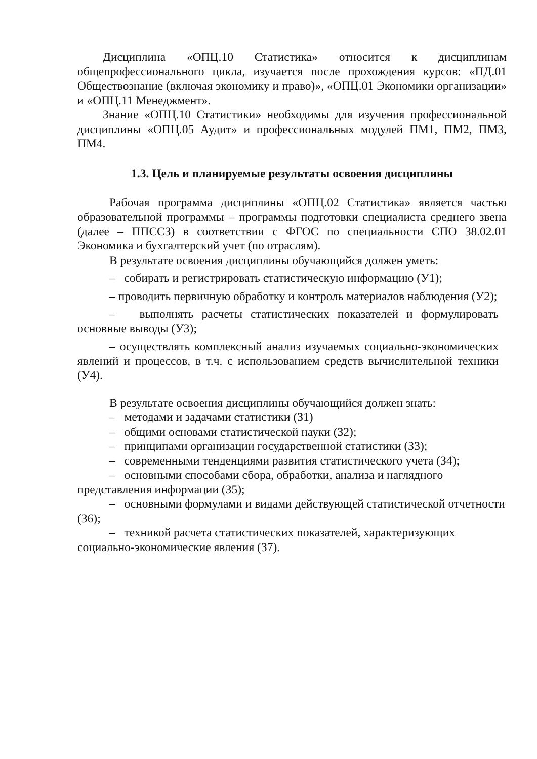Дисциплина «ОПЦ.10 Статистика» относится к дисциплинам общепрофессионального цикла, изучается после прохождения курсов: «ПД.01 Обществознание (включая экономику и право)», «ОПЦ.01 Экономики организации» и «ОПЦ.11 Менеджмент».
Знание «ОПЦ.10 Статистики» необходимы для изучения профессиональной дисциплины «ОПЦ.05 Аудит» и профессиональных модулей ПМ1, ПМ2, ПМ3, ПМ4.
1.3. Цель и планируемые результаты освоения дисциплины
Рабочая программа дисциплины «ОПЦ.02 Статистика» является частью образовательной программы – программы подготовки специалиста среднего звена (далее – ППССЗ) в соответствии с ФГОС по специальности СПО 38.02.01 Экономика и бухгалтерский учет (по отраслям).
В результате освоения дисциплины обучающийся должен уметь:
– собирать и регистрировать статистическую информацию (У1);
– проводить первичную обработку и контроль материалов наблюдения (У2);
– выполнять расчеты статистических показателей и формулировать основные выводы (У3);
– осуществлять комплексный анализ изучаемых социально-экономических явлений и процессов, в т.ч. с использованием средств вычислительной техники (У4).
В результате освоения дисциплины обучающийся должен знать:
– методами и задачами статистики (З1)
– общими основами статистической науки (З2);
– принципами организации государственной статистики (З3);
– современными тенденциями развития статистического учета (З4);
– основными способами сбора, обработки, анализа и наглядного представления информации (З5);
– основными формулами и видами действующей статистической отчетности (З6);
– техникой расчета статистических показателей, характеризующих социально-экономические явления (З7).